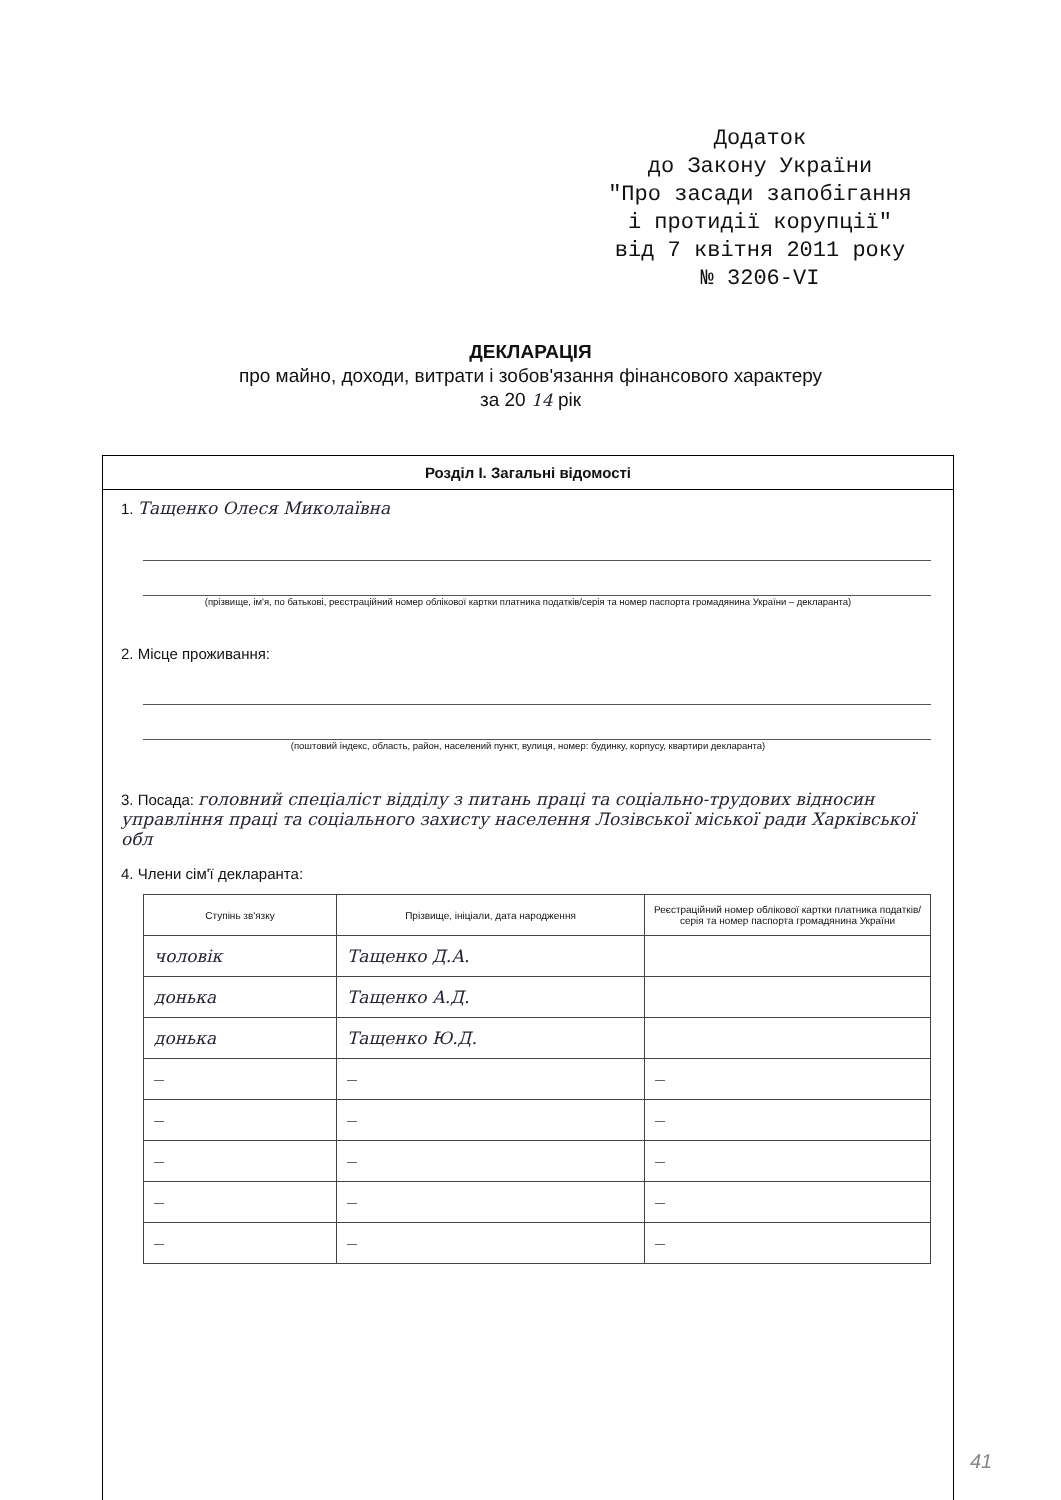Додаток
до Закону України
"Про засади запобігання
і протидії корупції"
від 7 квітня 2011 року
№ 3206-VI
ДЕКЛАРАЦІЯ
про майно, доходи, витрати і зобов'язання фінансового характеру
за 20 14 рік
Розділ І. Загальні відомості
1. Тащенко Олеся Миколаївна
(прізвище, ім'я, по батькові, реєстраційний номер облікової картки платника податків/серія та номер паспорта громадянина України – декларанта)
2. Місце проживання:
(поштовий індекс, область, район, населений пункт, вулиця, номер: будинку, корпусу, квартири декларанта)
3. Посада: головний спеціаліст відділу з питань праці та соціально-трудових відносин управління праці та соціального захисту населення Лозівської міської ради Харківської обл
4. Члени сім'ї декларанта:
| Ступінь зв'язку | Прізвище, ініціали, дата народження | Реєстраційний номер облікової картки платника податків/ серія та номер паспорта громадянина України |
| --- | --- | --- |
| чоловік | Тащенко Д.А. | |
| донька | Тащенко А.Д. | |
| донька | Тащенко Ю.Д. | |
| — | — | — |
| — | — | — |
| — | — | — |
| — | — | — |
| — | — | — |
41